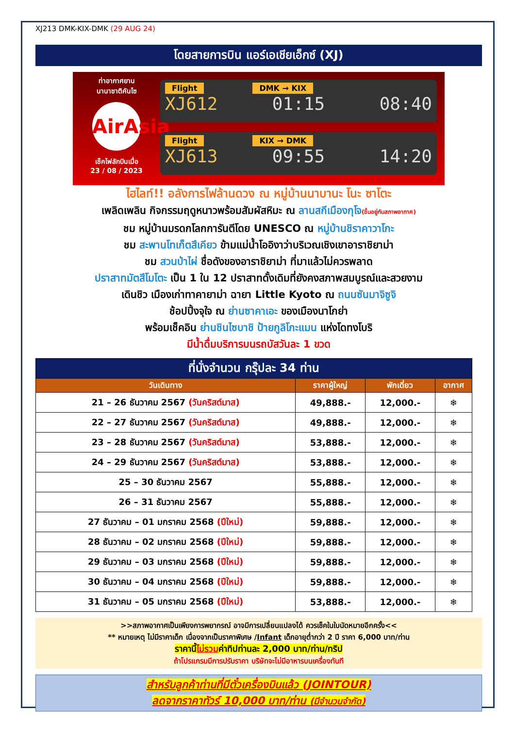XJ213 DMK-KIX-DMK (29 AUG 24)
โดยสายการบิน แอร์เอเชียเอ็กซ์ (XJ)
ท่าอากาศยาน
นานาชาติคันไซ
AirAsia
เช็คไฟลักบินเมื่อ
23 / 08 / 2023
Flight DMK → KIX
XJ612 01:15 08:40
Flight KIX → DMK
XJ613 09:55 14:20
ไฮไลท์!! อลังการไฟล้านดวง ณ หมู่บ้านนาบานะ โนะ ซาโตะ
เพลิดเพลิน กิจกรรมฤดูหนาวพร้อมสัมผัสหิมะ ณ ลานสกีเมืองกุโจ(ขึ้นอยู่กับสภาพอากาศ)
ชม หมู่บ้านมรดกโลกการันตีโดย UNESCO ณ หมู่บ้านชิราคาวาโกะ
ชม สะพานโทเก็ตสึเคียว ข้ามแม่น้ำโออิงาว่าบริเวณเชิงเขาอาราชิยาม่า
ชม สวนป่าไผ่ ชื่อดังของอาราชิยาม่า ที่มาแล้วไม่ควรพลาด
ปราสาทมัตสึโมโตะ เป็น 1 ใน 12 ปราสาทดั้งเดิมที่ยังคงสภาพสมบูรณ์และสวยงาม
เดินชิว เมืองเก่าทาคายาม่า ฉายา Little Kyoto ณ ถนนซันมาจิซูจิ
ช้อปปิ้งจุใจ ณ ย่านซาคาเอะ ของเมืองนาโกย่า
พร้อมเช็คอิน ย่านชินไซบาชิ ป้ายกูลิโกะแมน แห่งโดทงโบริ
มีน้ำดื่มบริการบนรถบัสวันละ 1 ขวด
| ที่นั่งจำนวน กรุ๊ปละ 34 ท่าน | | | |
| วันเดินทาง | ราคาผู้ใหญ่ | พักเดี่ยว | อากาศ |
| 21 – 26 ธันวาคม 2567 (วันคริสต์มาส) | 49,888.- | 12,000.- | ❄ |
| 22 – 27 ธันวาคม 2567 (วันคริสต์มาส) | 49,888.- | 12,000.- | ❄ |
| 23 – 28 ธันวาคม 2567 (วันคริสต์มาส) | 53,888.- | 12,000.- | ❄ |
| 24 – 29 ธันวาคม 2567 (วันคริสต์มาส) | 53,888.- | 12,000.- | ❄ |
| 25 – 30 ธันวาคม 2567 | 55,888.- | 12,000.- | ❄ |
| 26 – 31 ธันวาคม 2567 | 55,888.- | 12,000.- | ❄ |
| 27 ธันวาคม – 01 มกราคม 2568 (ปีใหม่) | 59,888.- | 12,000.- | ❄ |
| 28 ธันวาคม – 02 มกราคม 2568 (ปีใหม่) | 59,888.- | 12,000.- | ❄ |
| 29 ธันวาคม – 03 มกราคม 2568 (ปีใหม่) | 59,888.- | 12,000.- | ❄ |
| 30 ธันวาคม – 04 มกราคม 2568 (ปีใหม่) | 59,888.- | 12,000.- | ❄ |
| 31 ธันวาคม – 05 มกราคม 2568 (ปีใหม่) | 53,888.- | 12,000.- | ❄ |
>>สภาพอากาศเป็นเพียงการพยากรณ์ อาจมีการเปลี่ยนแปลงได้ ควรเช็คในใบนัดหมายอีกครั้ง<<
** หมายเหตุ ไม่มีราคาเด็ก เนื่องจากเป็นราคาพิเศษ /Infant เด็กอายุต่ำกว่า 2 ปี ราคา 6,000 บาท/ท่าน
ราคานี้ไม่รวมค่าทิปท่านละ 2,000 บาท/ท่าน/ทริป
ถ้าโปรแกรมมีการปรับราคา บริษัทจะไม่มีอาหารบนเครื่องทันที
สำหรับลูกค้าท่านที่มีตั๋วเครื่องบินแล้ว (JOINTOUR)
ลดจากราคาทัวร์ 10,000 บาท/ท่าน (มีจำนวนจำกัด)